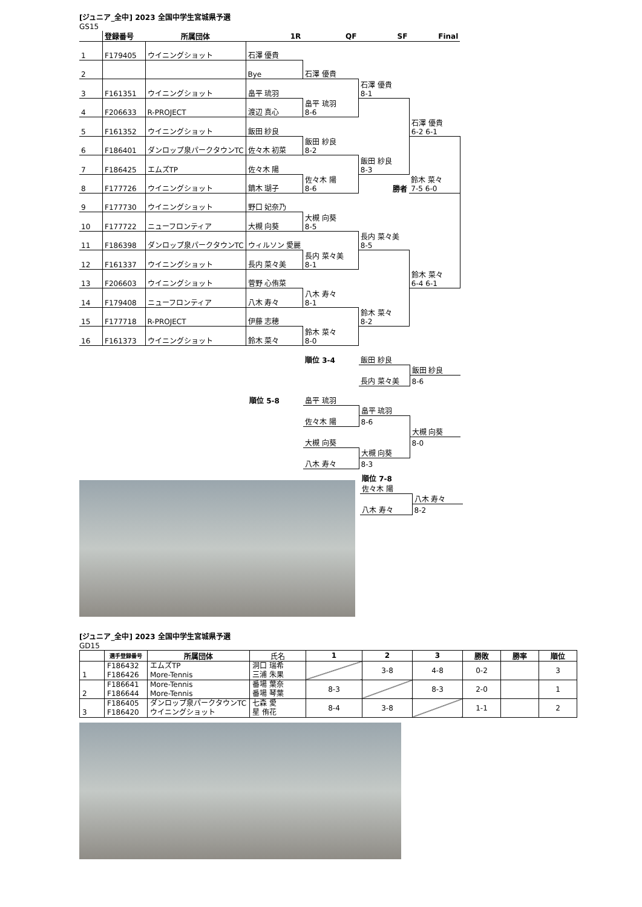[ジュニア_全中] 2023 全国中学生宮城県予選
GS15
| | 登録番号 | 所属団体 | 1R | QF | SF | Final |
| --- | --- | --- | --- | --- | --- | --- |
| 1 | F179405 | ウイニングショット | 石澤 優貴 | | | |
| 2 | | | Bye | 石澤 優貴 | | |
| 3 | F161351 | ウイニングショット | 畠平 琉羽 | | 石澤 優貴 8-1 | |
| 4 | F206633 | R-PROJECT | 渡辺 真心 | 畠平 琉羽 8-6 | | |
| 5 | F161352 | ウイニングショット | 飯田 紗良 | | | 石澤 優貴 6-2 6-1 |
| 6 | F186401 | ダンロップ泉パークタウンTC | 佐々木 初菜 | 飯田 紗良 8-2 | | |
| 7 | F186425 | エムズTP | 佐々木 陽 | | 飯田 紗良 8-3 | |
| 8 | F177726 | ウイニングショット | 鏑木 瑚子 | 佐々木 陽 8-6 | 勝者 | 鈴木 菜々 7-5 6-0 |
| 9 | F177730 | ウイニングショット | 野口 妃奈乃 | | | |
| 10 | F177722 | ニューフロンティア | 大槻 向葵 | 大槻 向葵 8-5 | | |
| 11 | F186398 | ダンロップ泉パークタウンTC | ウィルソン 愛麗 | | 長内 菜々美 8-5 | |
| 12 | F161337 | ウイニングショット | 長内 菜々美 | 長内 菜々美 8-1 | | |
| 13 | F206603 | ウイニングショット | 菅野 心侑菜 | | | 鈴木 菜々 6-4 6-1 |
| 14 | F179408 | ニューフロンティア | 八木 寿々 | 八木 寿々 8-1 | | |
| 15 | F177718 | R-PROJECT | 伊藤 志穂 | | 鈴木 菜々 8-2 | |
| 16 | F161373 | ウイニングショット | 鈴木 菜々 | 鈴木 菜々 8-0 | | |
| 順位 3-4 | 飯田 紗良 | |
| | | 飯田 紗良 |
| | 長内 菜々美 | 8-6 |
| 順位 5-8 | 畠平 琉羽 | | |
| | | 畠平 琉羽 | |
| | 佐々木 陽 | 8-6 | |
| | | | 大槻 向葵 |
| | 大槻 向葵 | | 8-0 |
| | | 大槻 向葵 | |
| | 八木 寿々 | 8-3 | |
| 順位 7-8 | |
| 佐々木 陽 | |
| | 八木 寿々 |
| 八木 寿々 | 8-2 |
[ジュニア_全中] 2023 全国中学生宮城県予選
GD15
| | 選手登録番号 | 所属団体 | 氏名 | 1 | 2 | 3 | 勝敗 | 勝率 | 順位 |
| --- | --- | --- | --- | --- | --- | --- | --- | --- | --- |
| 1 | F186432 F186426 | エムズTP More-Tennis | 洞口 瑞希 三浦 朱果 | | 3-8 | 4-8 | 0-2 | | 3 |
| 2 | F186641 F186644 | More-Tennis More-Tennis | 番場 葉奈 番場 琴葉 | 8-3 | | 8-3 | 2-0 | | 1 |
| 3 | F186405 F186420 | ダンロップ泉パークタウンTC ウイニングショット | 七森 愛 星 侑花 | 8-4 | 3-8 | | 1-1 | | 2 |